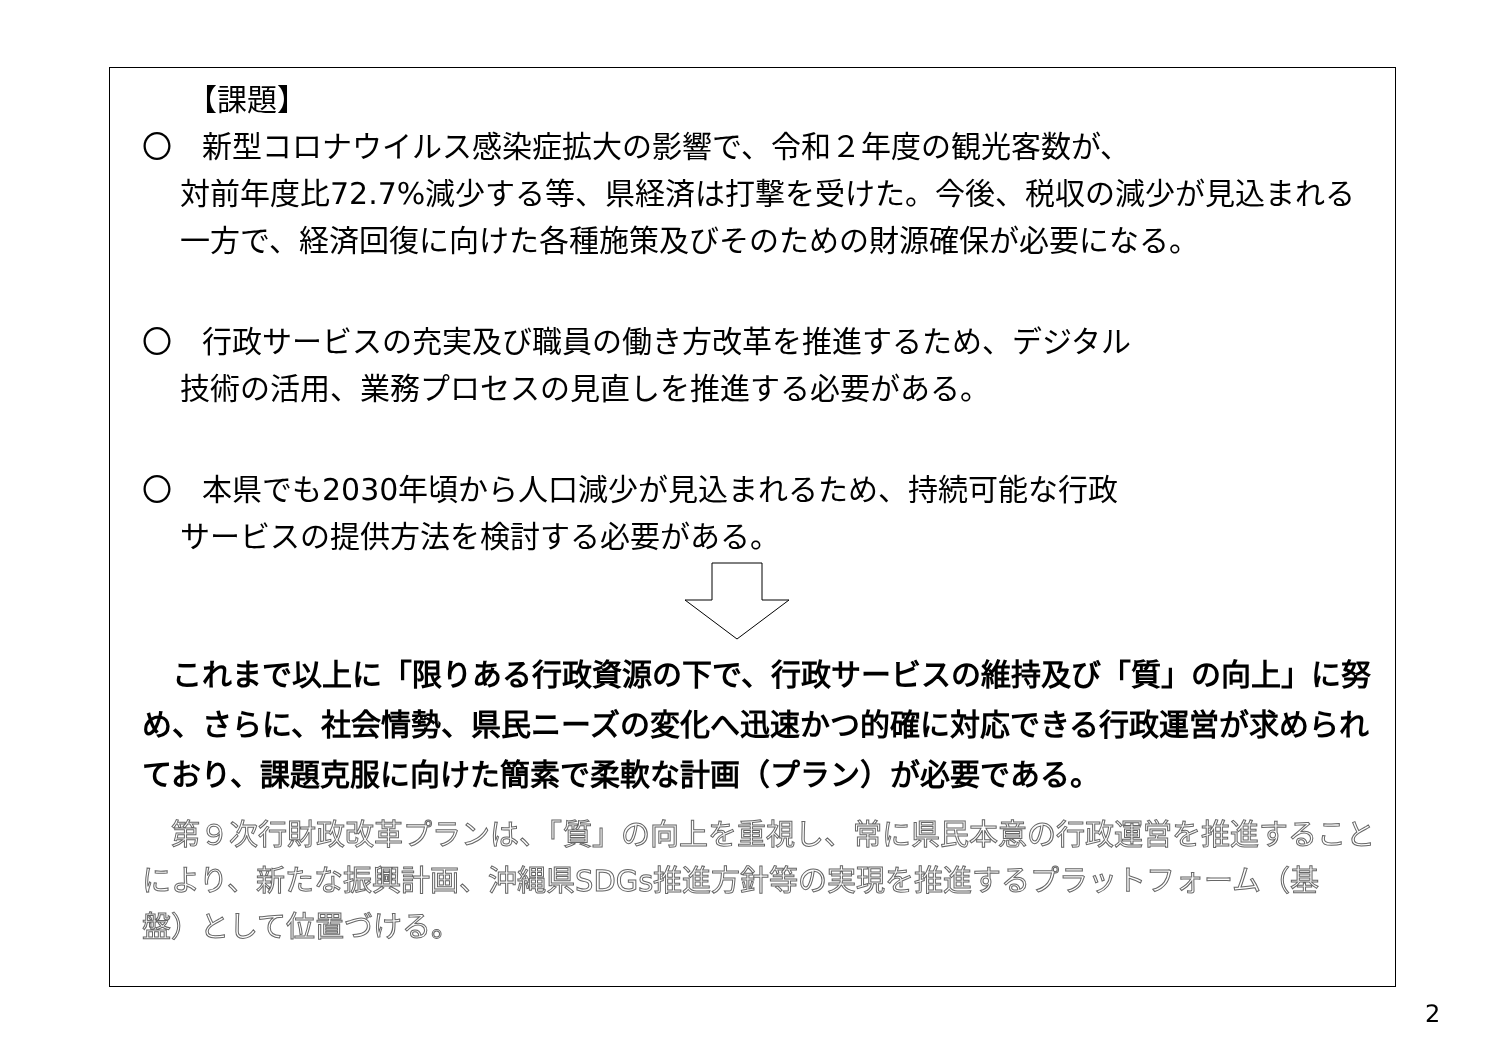【課題】
〇　新型コロナウイルス感染症拡大の影響で、令和２年度の観光客数が、
対前年度比72.7%減少する等、県経済は打撃を受けた。今後、税収の減少が見込まれる一方で、経済回復に向けた各種施策及びそのための財源確保が必要になる。
〇　行政サービスの充実及び職員の働き方改革を推進するため、デジタル
技術の活用、業務プロセスの見直しを推進する必要がある。
〇　本県でも2030年頃から人口減少が見込まれるため、持続可能な行政
サービスの提供方法を検討する必要がある。
　これまで以上に「限りある行政資源の下で、行政サービスの維持及び「質」の向上」に努め、さらに、社会情勢、県民ニーズの変化へ迅速かつ的確に対応できる行政運営が求められており、課題克服に向けた簡素で柔軟な計画（プラン）が必要である。
　第９次行財政改革プランは、「質」の向上を重視し、常に県民本意の行政運営を推進することにより、新たな振興計画、沖縄県SDGs推進方針等の実現を推進するプラットフォーム（基盤）として位置づける。
2